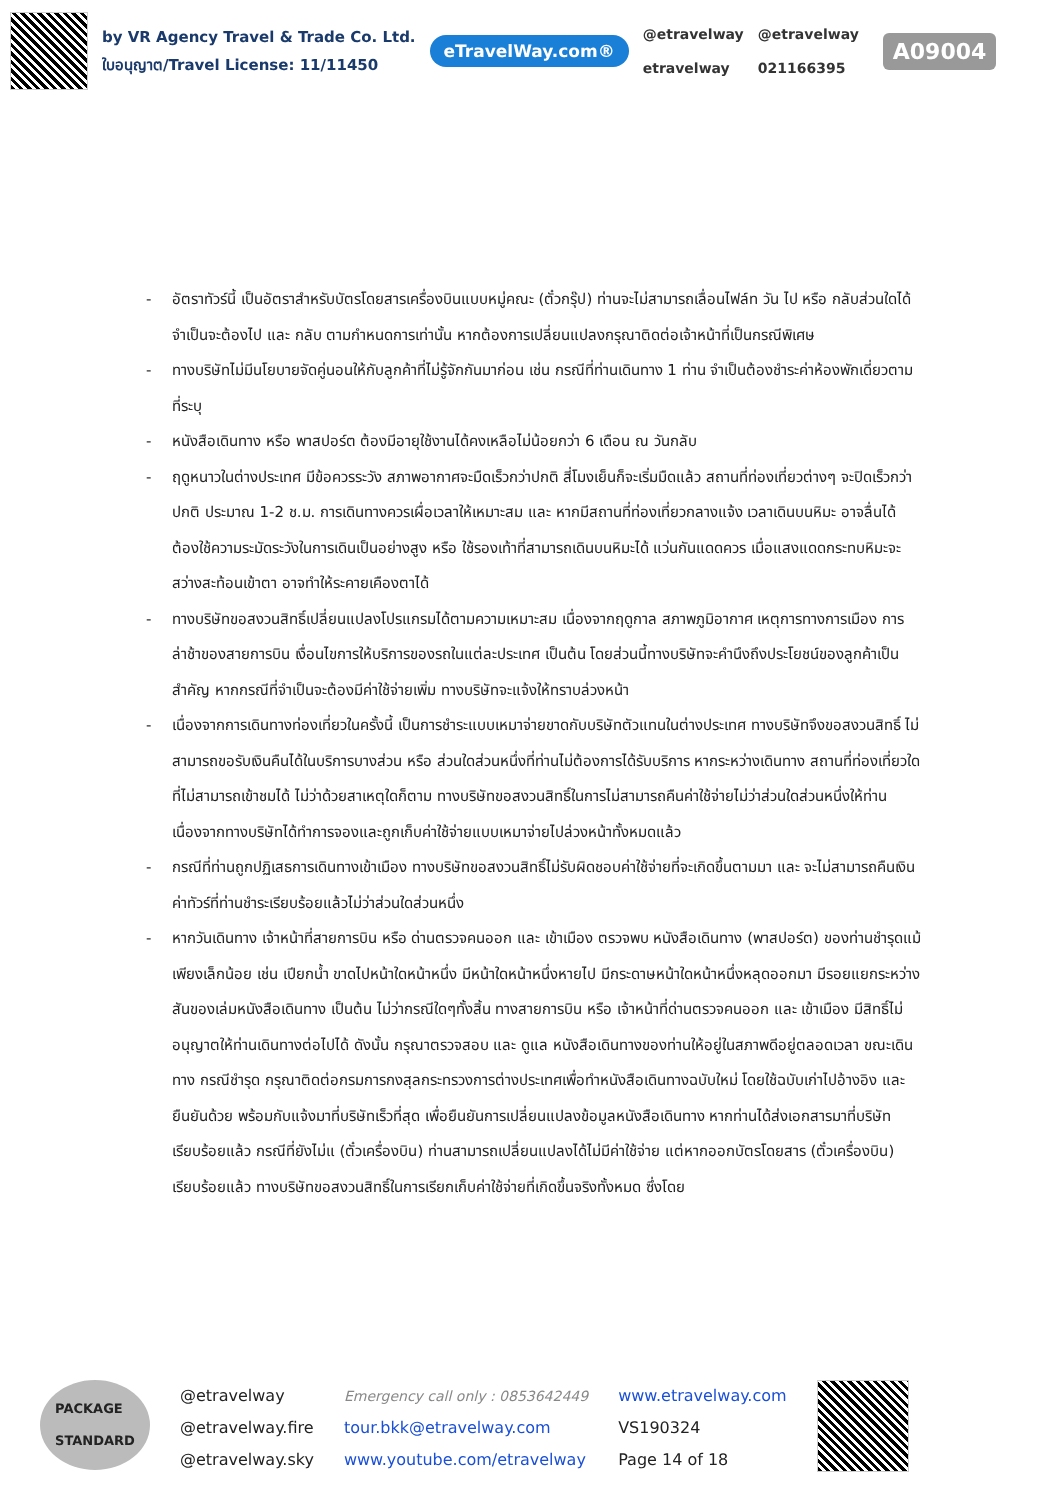by VR Agency Travel & Trade Co. Ltd.
ใบอนุญาต/Travel License: 11/11450
eTravelWay.com®
@etravelway
etravelway
@etravelway
021166395
A09004
- อัตราทัวร์นี้ เป็นอัตราสำหรับบัตรโดยสารเครื่องบินแบบหมู่คณะ (ตั๋วกรุ๊ป) ท่านจะไม่สามารถเลื่อนไฟล์ท วัน ไป หรือ กลับส่วนใดได้ จำเป็นจะต้องไป และ กลับ ตามกำหนดการเท่านั้น หากต้องการเปลี่ยนแปลงกรุณาติดต่อเจ้าหน้าที่เป็นกรณีพิเศษ
- ทางบริษัทไม่มีนโยบายจัดคู่นอนให้กับลูกค้าที่ไม่รู้จักกันมาก่อน เช่น กรณีที่ท่านเดินทาง 1 ท่าน จำเป็นต้องชำระค่าห้องพักเดี่ยวตามที่ระบุ
- หนังสือเดินทาง หรือ พาสปอร์ต ต้องมีอายุใช้งานได้คงเหลือไม่น้อยกว่า 6 เดือน ณ วันกลับ
- ฤดูหนาวในต่างประเทศ มีข้อควรระวัง สภาพอากาศจะมืดเร็วกว่าปกติ สี่โมงเย็นก็จะเริ่มมืดแล้ว สถานที่ท่องเที่ยวต่างๆ จะปิดเร็วกว่าปกติ ประมาณ 1-2 ช.ม. การเดินทางควรเผื่อเวลาให้เหมาะสม และ หากมีสถานที่ท่องเที่ยวกลางแจ้ง เวลาเดินบนหิมะ อาจลื่นได้ต้องใช้ความระมัดระวังในการเดินเป็นอย่างสูง หรือ ใช้รองเท้าที่สามารถเดินบนหิมะได้ แว่นกันแดดควร เมื่อแสงแดดกระทบหิมะจะสว่างสะท้อนเข้าตา อาจทำให้ระคายเคืองตาได้
- ทางบริษัทขอสงวนสิทธิ์เปลี่ยนแปลงโปรแกรมได้ตามความเหมาะสม เนื่องจากฤดูกาล สภาพภูมิอากาศ เหตุการทางการเมือง การล่าช้าของสายการบิน เงื่อนไขการให้บริการของรถในแต่ละประเทศ เป็นต้น โดยส่วนนี้ทางบริษัทจะคำนึงถึงประโยชน์ของลูกค้าเป็นสำคัญ หากกรณีที่จำเป็นจะต้องมีค่าใช้จ่ายเพิ่ม ทางบริษัทจะแจ้งให้ทราบล่วงหน้า
- เนื่องจากการเดินทางท่องเที่ยวในครั้งนี้ เป็นการชำระแบบเหมาจ่ายขาดกับบริษัทตัวแทนในต่างประเทศ ทางบริษัทจึงขอสงวนสิทธิ์ ไม่สามารถขอรับเงินคืนได้ในบริการบางส่วน หรือ ส่วนใดส่วนหนึ่งที่ท่านไม่ต้องการได้รับบริการ หากระหว่างเดินทาง สถานที่ท่องเที่ยวใดที่ไม่สามารถเข้าชมได้ ไม่ว่าด้วยสาเหตุใดก็ตาม ทางบริษัทขอสงวนสิทธิ์ในการไม่สามารถคืนค่าใช้จ่ายไม่ว่าส่วนใดส่วนหนึ่งให้ท่าน เนื่องจากทางบริษัทได้ทำการจองและถูกเก็บค่าใช้จ่ายแบบเหมาจ่ายไปล่วงหน้าทั้งหมดแล้ว
- กรณีที่ท่านถูกปฏิเสธการเดินทางเข้าเมือง ทางบริษัทขอสงวนสิทธิ์ไม่รับผิดชอบค่าใช้จ่ายที่จะเกิดขึ้นตามมา และ จะไม่สามารถคืนเงินค่าทัวร์ที่ท่านชำระเรียบร้อยแล้วไม่ว่าส่วนใดส่วนหนึ่ง
- หากวันเดินทาง เจ้าหน้าที่สายการบิน หรือ ด่านตรวจคนออก และ เข้าเมือง ตรวจพบ หนังสือเดินทาง (พาสปอร์ต) ของท่านชำรุดแม้เพียงเล็กน้อย เช่น เปียกน้ำ ขาดไปหน้าใดหน้าหนึ่ง มีหน้าใดหน้าหนึ่งหายไป มีกระดาษหน้าใดหน้าหนึ่งหลุดออกมา มีรอยแยกระหว่างสันของเล่มหนังสือเดินทาง เป็นต้น ไม่ว่ากรณีใดๆทั้งสิ้น ทางสายการบิน หรือ เจ้าหน้าที่ด่านตรวจคนออก และ เข้าเมือง มีสิทธิ์ไม่อนุญาตให้ท่านเดินทางต่อไปได้ ดังนั้น กรุณาตรวจสอบ และ ดูแล หนังสือเดินทางของท่านให้อยู่ในสภาพดีอยู่ตลอดเวลา ขณะเดินทาง กรณีชำรุด กรุณาติดต่อกรมการกงสุลกระทรวงการต่างประเทศเพื่อทำหนังสือเดินทางฉบับใหม่ โดยใช้ฉบับเก่าไปอ้างอิง และ ยืนยันด้วย พร้อมกับแจ้งมาที่บริษัทเร็วที่สุด เพื่อยืนยันการเปลี่ยนแปลงข้อมูลหนังสือเดินทาง หากท่านได้ส่งเอกสารมาที่บริษัทเรียบร้อยแล้ว กรณีที่ยังไม่แ (ตั๋วเครื่องบิน) ท่านสามารถเปลี่ยนแปลงได้ไม่มีค่าใช้จ่าย แต่หากออกบัตรโดยสาร (ตั๋วเครื่องบิน) เรียบร้อยแล้ว ทางบริษัทขอสงวนสิทธิ์ในการเรียกเก็บค่าใช้จ่ายที่เกิดขึ้นจริงทั้งหมด ซึ่งโดย
PACKAGE
STANDARD
@etravelway
@etravelway.fire
@etravelway.sky
Emergency call only : 0853642449
tour.bkk@etravelway.com
www.youtube.com/etravelway
www.etravelway.com
VS190324
Page 14 of 18